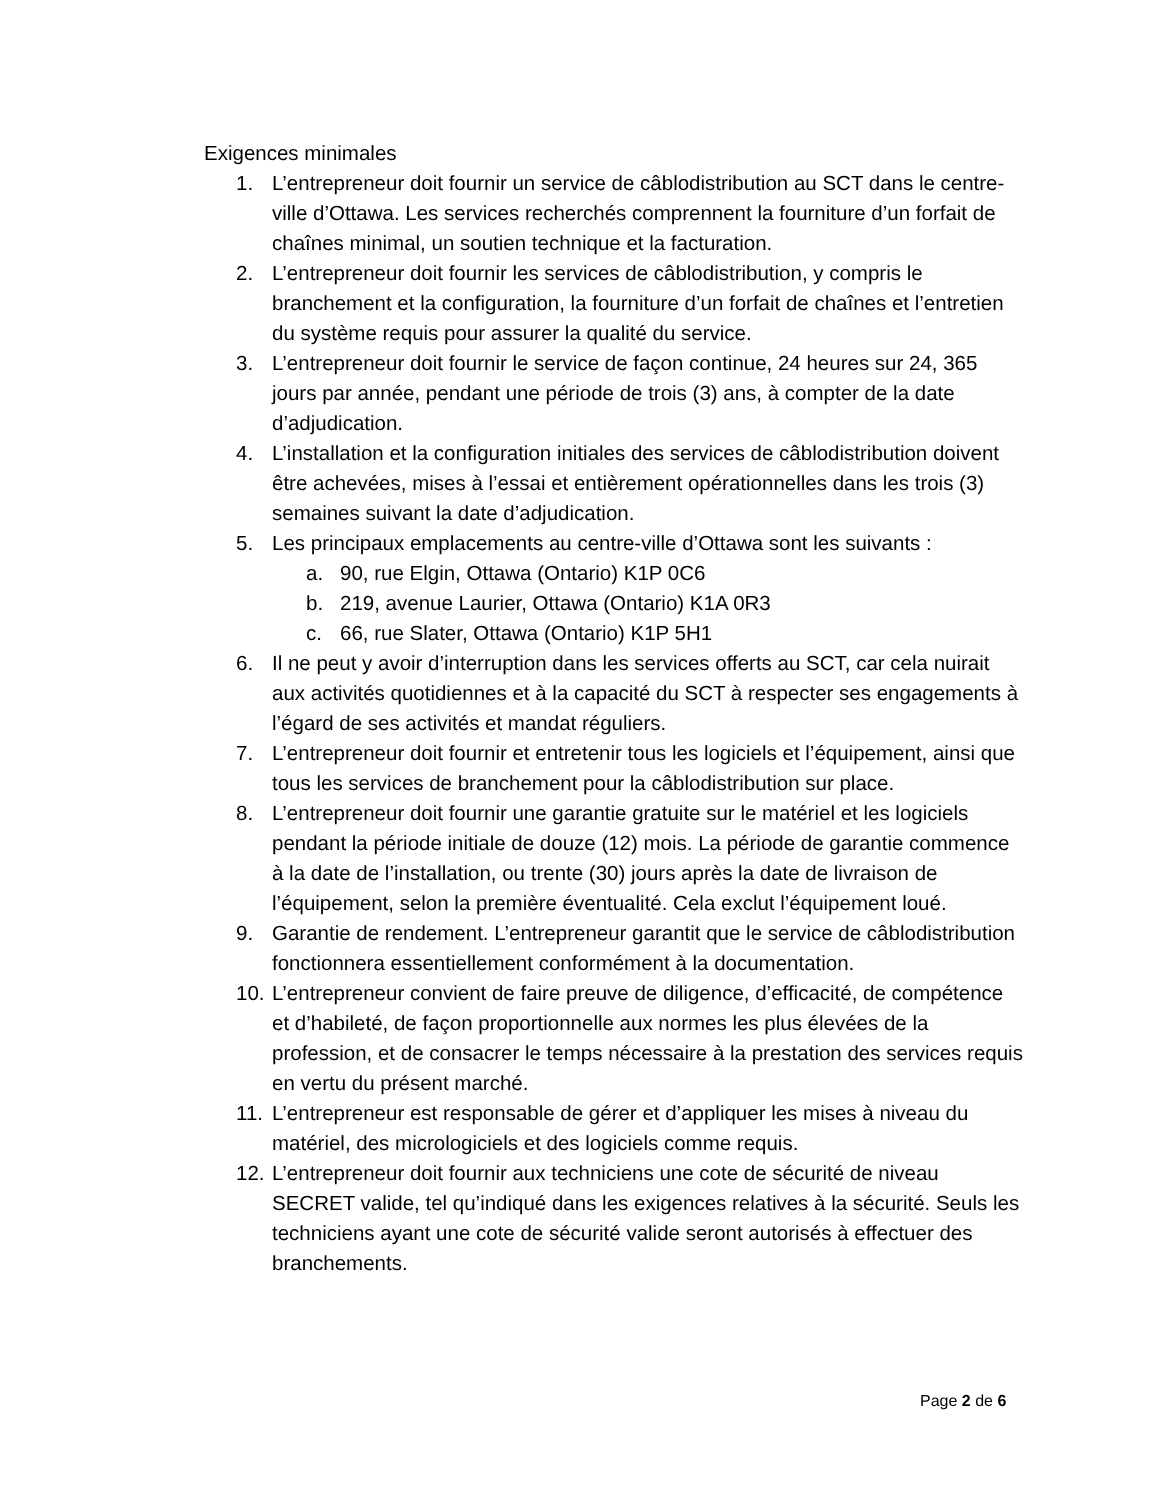Exigences minimales
1. L’entrepreneur doit fournir un service de câblodistribution au SCT dans le centre-ville d’Ottawa. Les services recherchés comprennent la fourniture d’un forfait de chaînes minimal, un soutien technique et la facturation.
2. L’entrepreneur doit fournir les services de câblodistribution, y compris le branchement et la configuration, la fourniture d’un forfait de chaînes et l’entretien du système requis pour assurer la qualité du service.
3. L’entrepreneur doit fournir le service de façon continue, 24 heures sur 24, 365 jours par année, pendant une période de trois (3) ans, à compter de la date d’adjudication.
4. L’installation et la configuration initiales des services de câblodistribution doivent être achevées, mises à l’essai et entièrement opérationnelles dans les trois (3) semaines suivant la date d’adjudication.
5. Les principaux emplacements au centre-ville d’Ottawa sont les suivants :
a. 90, rue Elgin, Ottawa (Ontario) K1P 0C6
b. 219, avenue Laurier, Ottawa (Ontario) K1A 0R3
c. 66, rue Slater, Ottawa (Ontario) K1P 5H1
6. Il ne peut y avoir d’interruption dans les services offerts au SCT, car cela nuirait aux activités quotidiennes et à la capacité du SCT à respecter ses engagements à l’égard de ses activités et mandat réguliers.
7. L’entrepreneur doit fournir et entretenir tous les logiciels et l’équipement, ainsi que tous les services de branchement pour la câblodistribution sur place.
8. L’entrepreneur doit fournir une garantie gratuite sur le matériel et les logiciels pendant la période initiale de douze (12) mois. La période de garantie commence à la date de l’installation, ou trente (30) jours après la date de livraison de l’équipement, selon la première éventualité. Cela exclut l’équipement loué.
9. Garantie de rendement. L’entrepreneur garantit que le service de câblodistribution fonctionnera essentiellement conformément à la documentation.
10. L’entrepreneur convient de faire preuve de diligence, d’efficacité, de compétence et d’habileté, de façon proportionnelle aux normes les plus élevées de la profession, et de consacrer le temps nécessaire à la prestation des services requis en vertu du présent marché.
11. L’entrepreneur est responsable de gérer et d’appliquer les mises à niveau du matériel, des micrologiciels et des logiciels comme requis.
12. L’entrepreneur doit fournir aux techniciens une cote de sécurité de niveau SECRET valide, tel qu’indiqué dans les exigences relatives à la sécurité. Seuls les techniciens ayant une cote de sécurité valide seront autorisés à effectuer des branchements.
Page 2 de 6